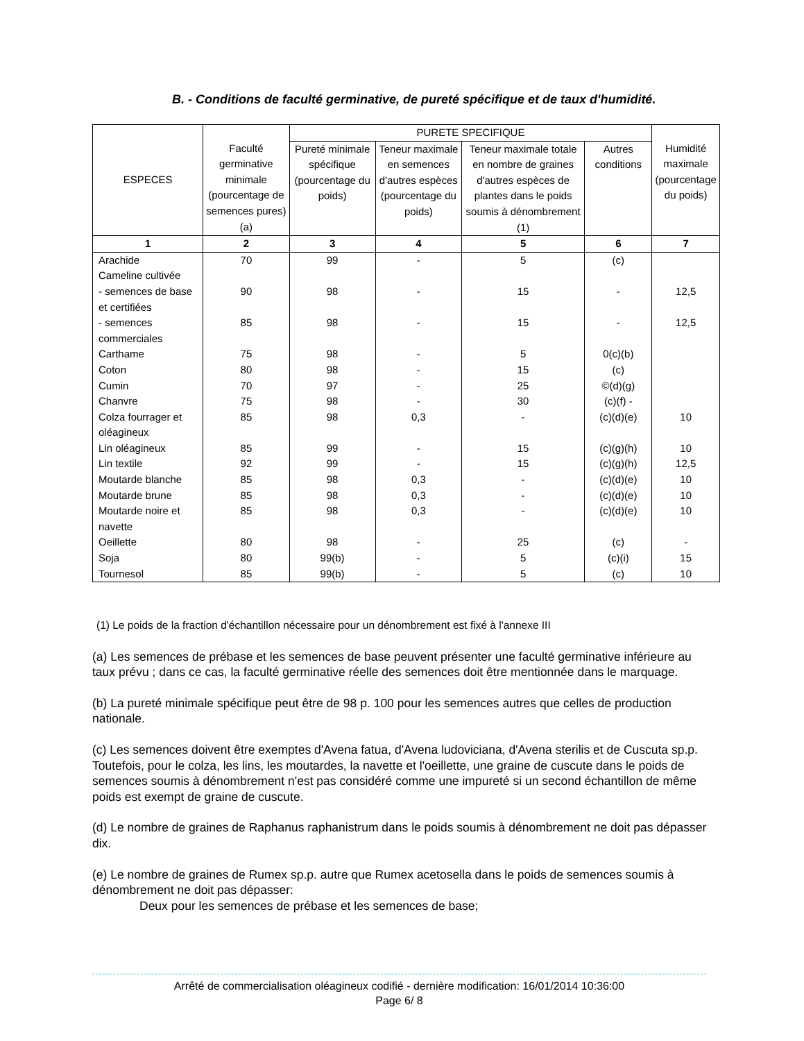B. - Conditions de faculté germinative, de pureté spécifique et de taux d'humidité.
| ESPECES | Faculté germinative minimale (pourcentage de semences pures) (a) | PURETE SPECIFIQUE | | | | Humidité maximale (pourcentage du poids) |
| --- | --- | --- | --- | --- | --- | --- |
| | | Pureté minimale spécifique (pourcentage du poids) | Teneur maximale en semences d'autres espèces (pourcentage du poids) | Teneur maximale totale en nombre de graines d'autres espèces de plantes dans le poids soumis à dénombrement (1) | Autres conditions | |
| 1 | 2 | 3 | 4 | 5 | 6 | 7 |
| Arachide | 70 | 99 | - | 5 | (c) | |
| Cameline cultivée | | | | | | |
| - semences de base et certifiées | 90 | 98 | - | 15 | - | 12,5 |
| - semences commerciales | 85 | 98 | - | 15 | - | 12,5 |
| Carthame | 75 | 98 | - | 5 | 0(c)(b) | |
| Coton | 80 | 98 | - | 15 | (c) | |
| Cumin | 70 | 97 | - | 25 | ©(d)(g) | |
| Chanvre | 75 | 98 | - | 30 | (c)(f) - | |
| Colza fourrager et oléagineux | 85 | 98 | 0,3 | - | (c)(d)(e) | 10 |
| Lin oléagineux | 85 | 99 | - | 15 | (c)(g)(h) | 10 |
| Lin textile | 92 | 99 | - | 15 | (c)(g)(h) | 12,5 |
| Moutarde blanche | 85 | 98 | 0,3 | - | (c)(d)(e) | 10 |
| Moutarde brune | 85 | 98 | 0,3 | - | (c)(d)(e) | 10 |
| Moutarde noire et navette | 85 | 98 | 0,3 | - | (c)(d)(e) | 10 |
| Oeillette | 80 | 98 | - | 25 | (c) | - |
| Soja | 80 | 99(b) | - | 5 | (c)(i) | 15 |
| Tournesol | 85 | 99(b) | - | 5 | (c) | 10 |
(1) Le poids de la fraction d'échantillon nécessaire pour un dénombrement est fixé à l'annexe III
(a) Les semences de prébase et les semences de base peuvent présenter une faculté germinative inférieure au taux prévu ; dans ce cas, la faculté germinative réelle des semences doit être mentionnée dans le marquage.
(b) La pureté minimale spécifique peut être de 98 p. 100 pour les semences autres que celles de production nationale.
(c) Les semences doivent être exemptes d'Avena fatua, d'Avena ludoviciana, d'Avena sterilis et de Cuscuta sp.p. Toutefois, pour le colza, les lins, les moutardes, la navette et l'oeillette, une graine de cuscute dans le poids de semences soumis à dénombrement n'est pas considéré comme une impureté si un second échantillon de même poids est exempt de graine de cuscute.
(d) Le nombre de graines de Raphanus raphanistrum dans le poids soumis à dénombrement ne doit pas dépasser dix.
(e) Le nombre de graines de Rumex sp.p. autre que Rumex acetosella dans le poids de semences soumis à dénombrement ne doit pas dépasser:
Deux pour les semences de prébase et les semences de base;
Arrêté de commercialisation oléagineux codifié - dernière modification: 16/01/2014 10:36:00
Page 6/ 8